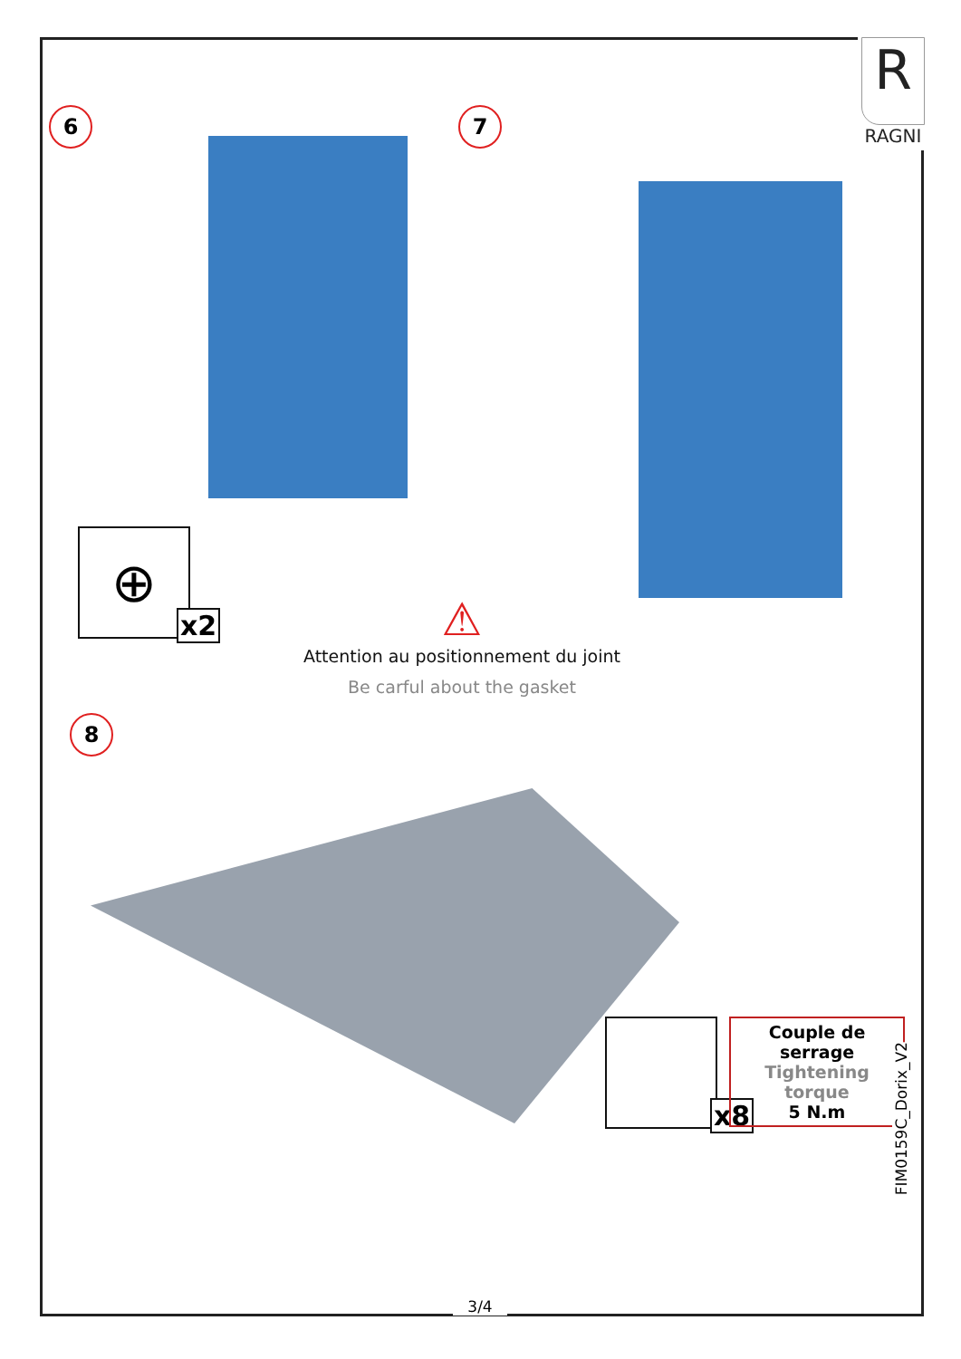R
RAGNI
6 7
⊕
x2
⚠
Attention au positionnement du joint
Be carful about the gasket
8
x8
Couple de serrage
Tightening torque
5 N.m
FIM0159C_Dorix_V2
3/4